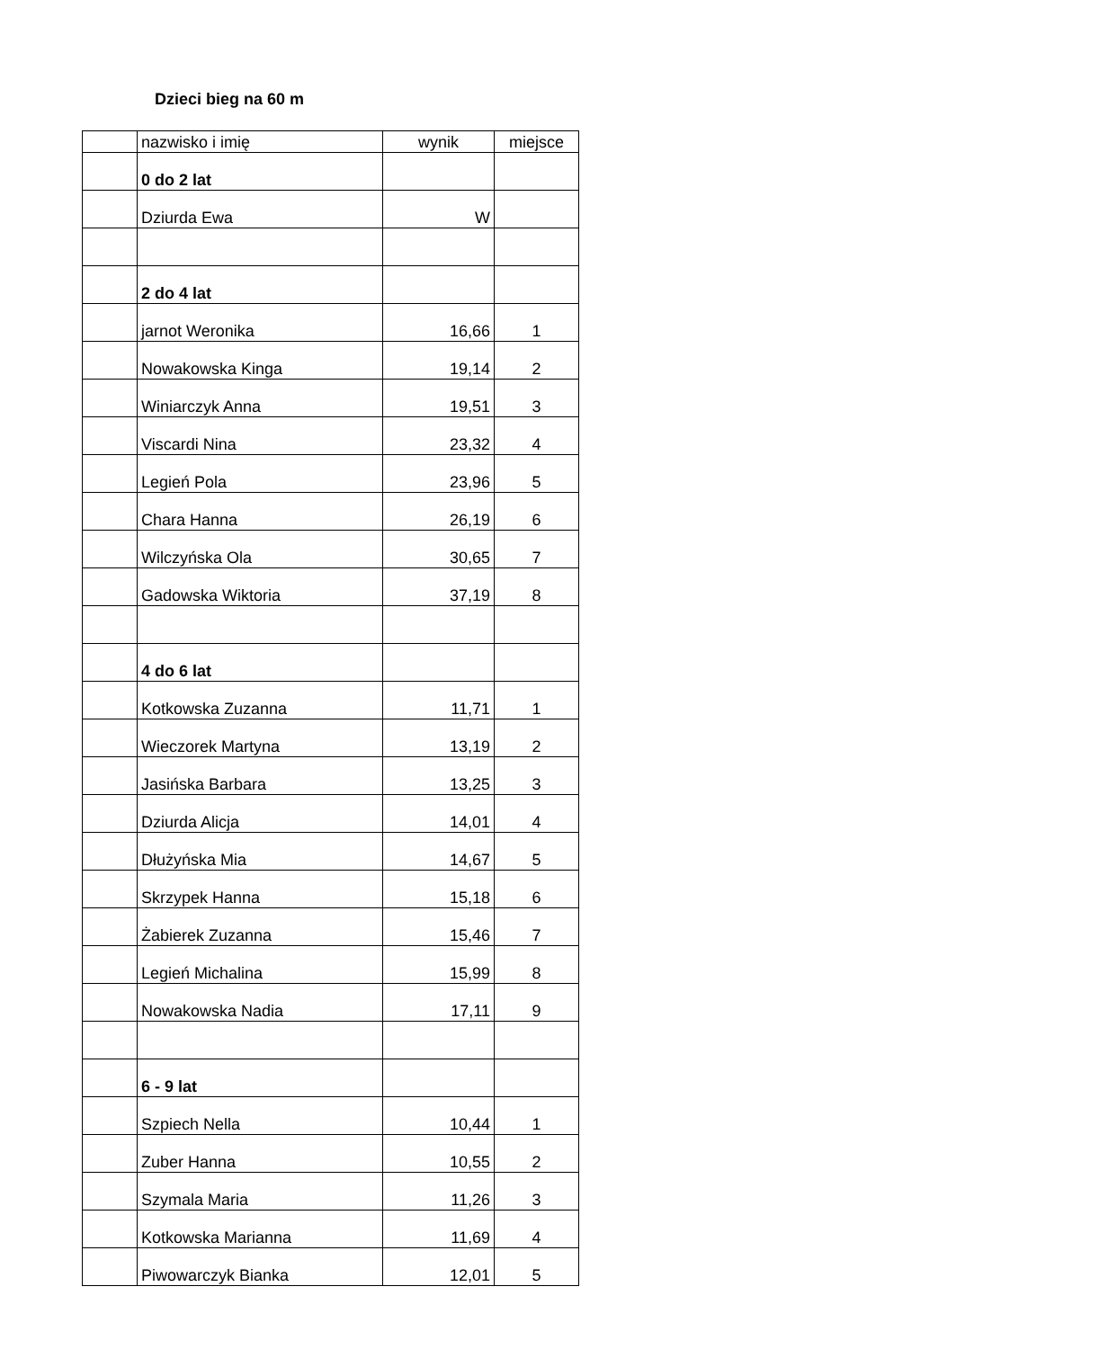Dzieci bieg na 60 m
| | nazwisko i imię | wynik | miejsce |
| | 0 do 2 lat | | |
| | Dziurda Ewa | W | |
| | 2 do 4 lat | | |
| | jarnot Weronika | 16,66 | 1 |
| | Nowakowska Kinga | 19,14 | 2 |
| | Winiarczyk Anna | 19,51 | 3 |
| | Viscardi Nina | 23,32 | 4 |
| | Legień Pola | 23,96 | 5 |
| | Chara Hanna | 26,19 | 6 |
| | Wilczyńska Ola | 30,65 | 7 |
| | Gadowska Wiktoria | 37,19 | 8 |
| | 4 do 6 lat | | |
| | Kotkowska Zuzanna | 11,71 | 1 |
| | Wieczorek Martyna | 13,19 | 2 |
| | Jasińska Barbara | 13,25 | 3 |
| | Dziurda Alicja | 14,01 | 4 |
| | Dłużyńska Mia | 14,67 | 5 |
| | Skrzypek Hanna | 15,18 | 6 |
| | Żabierek Zuzanna | 15,46 | 7 |
| | Legień Michalina | 15,99 | 8 |
| | Nowakowska Nadia | 17,11 | 9 |
| | 6 - 9 lat | | |
| | Szpiech Nella | 10,44 | 1 |
| | Zuber Hanna | 10,55 | 2 |
| | Szymala Maria | 11,26 | 3 |
| | Kotkowska Marianna | 11,69 | 4 |
| | Piwowarczyk Bianka | 12,01 | 5 |